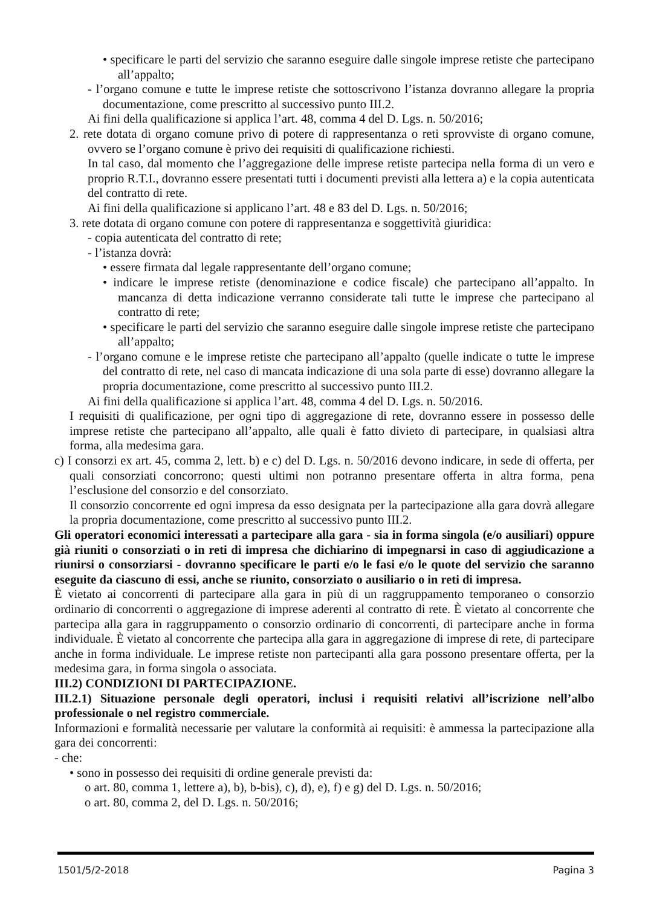• specificare le parti del servizio che saranno eseguire dalle singole imprese retiste che partecipano all’appalto;
- l’organo comune e tutte le imprese retiste che sottoscrivono l’istanza dovranno allegare la propria documentazione, come prescritto al successivo punto III.2.
Ai fini della qualificazione si applica l’art. 48, comma 4 del D. Lgs. n. 50/2016;
2. rete dotata di organo comune privo di potere di rappresentanza o reti sprovviste di organo comune, ovvero se l’organo comune è privo dei requisiti di qualificazione richiesti.
In tal caso, dal momento che l’aggregazione delle imprese retiste partecipa nella forma di un vero e proprio R.T.I., dovranno essere presentati tutti i documenti previsti alla lettera a) e la copia autenticata del contratto di rete.
Ai fini della qualificazione si applicano l’art. 48 e 83 del D. Lgs. n. 50/2016;
3. rete dotata di organo comune con potere di rappresentanza e soggettività giuridica:
- copia autenticata del contratto di rete;
- l’istanza dovrà:
• essere firmata dal legale rappresentante dell’organo comune;
• indicare le imprese retiste (denominazione e codice fiscale) che partecipano all’appalto. In mancanza di detta indicazione verranno considerate tali tutte le imprese che partecipano al contratto di rete;
• specificare le parti del servizio che saranno eseguire dalle singole imprese retiste che partecipano all’appalto;
- l’organo comune e le imprese retiste che partecipano all’appalto (quelle indicate o tutte le imprese del contratto di rete, nel caso di mancata indicazione di una sola parte di esse) dovranno allegare la propria documentazione, come prescritto al successivo punto III.2.
Ai fini della qualificazione si applica l’art. 48, comma 4 del D. Lgs. n. 50/2016.
I requisiti di qualificazione, per ogni tipo di aggregazione di rete, dovranno essere in possesso delle imprese retiste che partecipano all’appalto, alle quali è fatto divieto di partecipare, in qualsiasi altra forma, alla medesima gara.
c) I consorzi ex art. 45, comma 2, lett. b) e c) del D. Lgs. n. 50/2016 devono indicare, in sede di offerta, per quali consorziati concorrono; questi ultimi non potranno presentare offerta in altra forma, pena l’esclusione del consorzio e del consorziato.
Il consorzio concorrente ed ogni impresa da esso designata per la partecipazione alla gara dovrà allegare la propria documentazione, come prescritto al successivo punto III.2.
Gli operatori economici interessati a partecipare alla gara - sia in forma singola (e/o ausiliari) oppure già riuniti o consorziati o in reti di impresa che dichiarino di impegnarsi in caso di aggiudicazione a riunirsi o consorziarsi - dovranno specificare le parti e/o le fasi e/o le quote del servizio che saranno eseguite da ciascuno di essi, anche se riunito, consorziato o ausiliario o in reti di impresa.
È vietato ai concorrenti di partecipare alla gara in più di un raggruppamento temporaneo o consorzio ordinario di concorrenti o aggregazione di imprese aderenti al contratto di rete. È vietato al concorrente che partecipa alla gara in raggruppamento o consorzio ordinario di concorrenti, di partecipare anche in forma individuale. È vietato al concorrente che partecipa alla gara in aggregazione di imprese di rete, di partecipare anche in forma individuale. Le imprese retiste non partecipanti alla gara possono presentare offerta, per la medesima gara, in forma singola o associata.
III.2) CONDIZIONI DI PARTECIPAZIONE.
III.2.1) Situazione personale degli operatori, inclusi i requisiti relativi all’iscrizione nell’albo professionale o nel registro commerciale.
Informazioni e formalità necessarie per valutare la conformità ai requisiti: è ammessa la partecipazione alla gara dei concorrenti:
- che:
• sono in possesso dei requisiti di ordine generale previsti da:
o art. 80, comma 1, lettere a), b), b-bis), c), d), e), f) e g) del D. Lgs. n. 50/2016;
o art. 80, comma 2, del D. Lgs. n. 50/2016;
1501/5/2-2018 Pagina 3